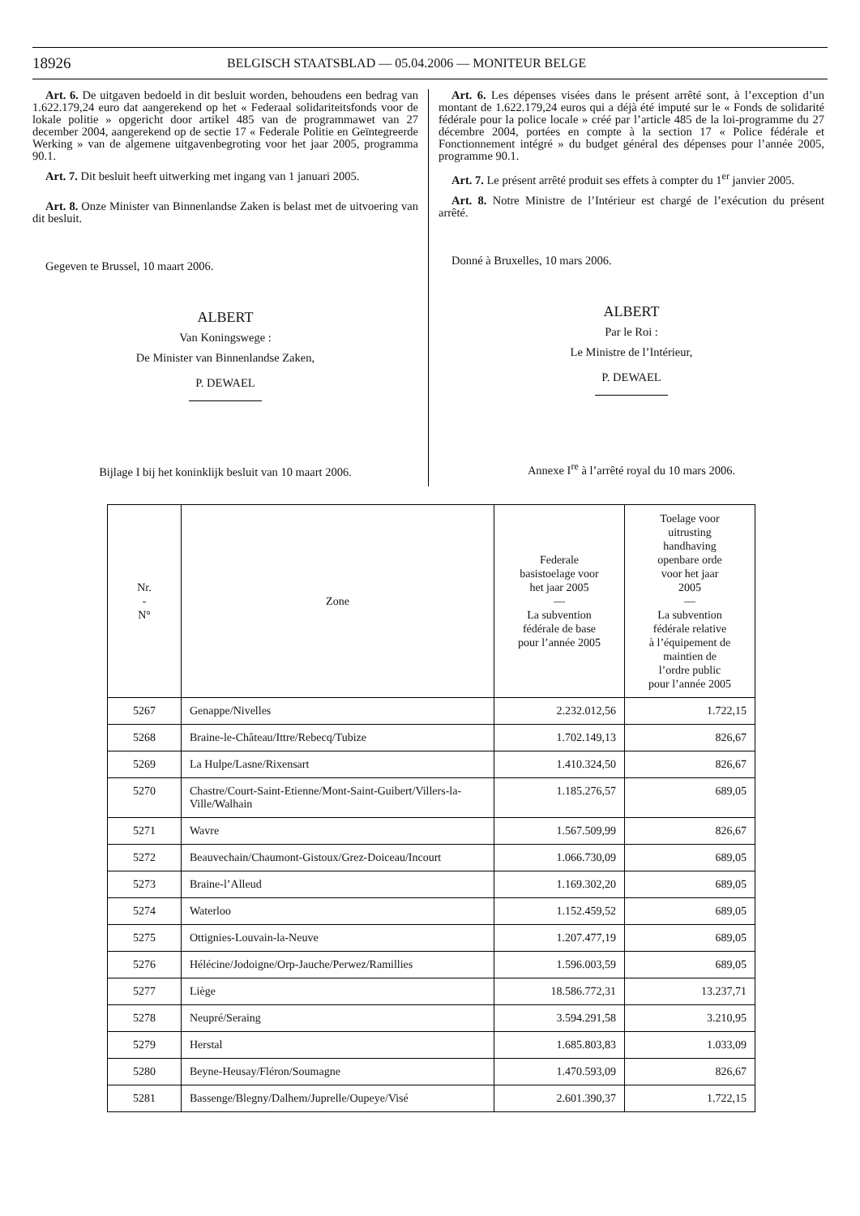18926 BELGISCH STAATSBLAD — 05.04.2006 — MONITEUR BELGE
Art. 6. De uitgaven bedoeld in dit besluit worden, behoudens een bedrag van 1.622.179,24 euro dat aangerekend op het « Federaal solidariteitsfonds voor de lokale politie » opgericht door artikel 485 van de programmawet van 27 december 2004, aangerekend op de sectie 17 « Federale Politie en Geïntegreerde Werking » van de algemene uitgavenbegroting voor het jaar 2005, programma 90.1.
Art. 7. Dit besluit heeft uitwerking met ingang van 1 januari 2005.
Art. 8. Onze Minister van Binnenlandse Zaken is belast met de uitvoering van dit besluit.
Gegeven te Brussel, 10 maart 2006.
ALBERT
Van Koningswege :
De Minister van Binnenlandse Zaken,
P. DEWAEL
Bijlage I bij het koninklijk besluit van 10 maart 2006.
Art. 6. Les dépenses visées dans le présent arrêté sont, à l’exception d’un montant de 1.622.179,24 euros qui a déjà été imputé sur le « Fonds de solidarité fédérale pour la police locale » créé par l’article 485 de la loi-programme du 27 décembre 2004, portées en compte à la section 17 « Police fédérale et Fonctionnement intégré » du budget général des dépenses pour l’année 2005, programme 90.1.
Art. 7. Le présent arrêté produit ses effets à compter du 1<sup>er</sup> janvier 2005.
Art. 8. Notre Ministre de l’Intérieur est chargé de l’exécution du présent arrêté.
Donné à Bruxelles, 10 mars 2006.
ALBERT
Par le Roi :
Le Ministre de l’Intérieur,
P. DEWAEL
Annexe I<sup>re</sup> à l’arrêté royal du 10 mars 2006.
| Nr. - N° | Zone | Federale basistoelage voor het jaar 2005 — La subvention fédérale de base pour l’année 2005 | Toelage voor uitrusting handhaving openbare orde voor het jaar 2005 — La subvention fédérale relative à l’équipement de maintien de l’ordre public pour l’année 2005 |
| --- | --- | --- | --- |
| 5267 | Genappe/Nivelles | 2.232.012,56 | 1.722,15 |
| 5268 | Braine-le-Château/Ittre/Rebecq/Tubize | 1.702.149,13 | 826,67 |
| 5269 | La Hulpe/Lasne/Rixensart | 1.410.324,50 | 826,67 |
| 5270 | Chastre/Court-Saint-Etienne/Mont-Saint-Guibert/Villers-la-Ville/Walhain | 1.185.276,57 | 689,05 |
| 5271 | Wavre | 1.567.509,99 | 826,67 |
| 5272 | Beauvechain/Chaumont-Gistoux/Grez-Doiceau/Incourt | 1.066.730,09 | 689,05 |
| 5273 | Braine-l’Alleud | 1.169.302,20 | 689,05 |
| 5274 | Waterloo | 1.152.459,52 | 689,05 |
| 5275 | Ottignies-Louvain-la-Neuve | 1.207.477,19 | 689,05 |
| 5276 | Hélécine/Jodoigne/Orp-Jauche/Perwez/Ramillies | 1.596.003,59 | 689,05 |
| 5277 | Liège | 18.586.772,31 | 13.237,71 |
| 5278 | Neupré/Seraing | 3.594.291,58 | 3.210,95 |
| 5279 | Herstal | 1.685.803,83 | 1.033,09 |
| 5280 | Beyne-Heusay/Fléron/Soumagne | 1.470.593,09 | 826,67 |
| 5281 | Bassenge/Blegny/Dalhem/Juprelle/Oupeye/Visé | 2.601.390,37 | 1.722,15 |